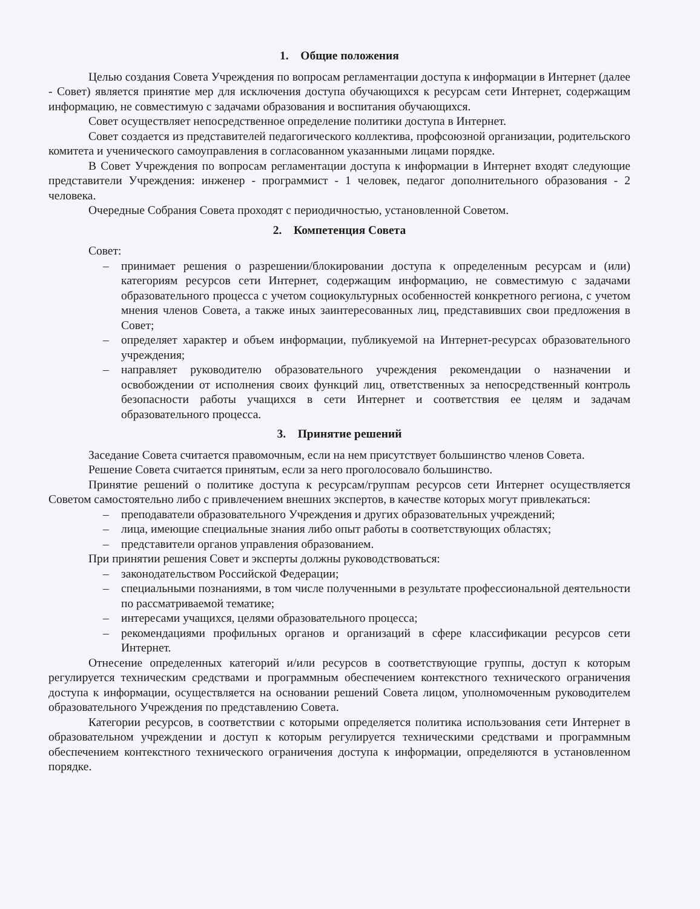1. Общие положения
Целью создания Совета Учреждения по вопросам регламентации доступа к информации в Интернет (далее - Совет) является принятие мер для исключения доступа обучающихся к ресурсам сети Интернет, содержащим информацию, не совместимую с задачами образования и воспитания обучающихся.
Совет осуществляет непосредственное определение политики доступа в Интернет.
Совет создается из представителей педагогического коллектива, профсоюзной организации, родительского комитета и ученического самоуправления в согласованном указанными лицами порядке.
В Совет Учреждения по вопросам регламентации доступа к информации в Интернет входят следующие представители Учреждения: инженер - программист - 1 человек, педагог дополнительного образования - 2 человека.
Очередные Собрания Совета проходят с периодичностью, установленной Советом.
2. Компетенция Совета
Совет:
– принимает решения о разрешении/блокировании доступа к определенным ресурсам и (или) категориям ресурсов сети Интернет, содержащим информацию, не совместимую с задачами образовательного процесса с учетом социокультурных особенностей конкретного региона, с учетом мнения членов Совета, а также иных заинтересованных лиц, представивших свои предложения в Совет;
– определяет характер и объем информации, публикуемой на Интернет-ресурсах образовательного учреждения;
– направляет руководителю образовательного учреждения рекомендации о назначении и освобождении от исполнения своих функций лиц, ответственных за непосредственный контроль безопасности работы учащихся в сети Интернет и соответствия ее целям и задачам образовательного процесса.
3. Принятие решений
Заседание Совета считается правомочным, если на нем присутствует большинство членов Совета.
Решение Совета считается принятым, если за него проголосовало большинство.
Принятие решений о политике доступа к ресурсам/группам ресурсов сети Интернет осуществляется Советом самостоятельно либо с привлечением внешних экспертов, в качестве которых могут привлекаться:
– преподаватели образовательного Учреждения и других образовательных учреждений;
– лица, имеющие специальные знания либо опыт работы в соответствующих областях;
– представители органов управления образованием.
При принятии решения Совет и эксперты должны руководствоваться:
– законодательством Российской Федерации;
– специальными познаниями, в том числе полученными в результате профессиональной деятельности по рассматриваемой тематике;
– интересами учащихся, целями образовательного процесса;
– рекомендациями профильных органов и организаций в сфере классификации ресурсов сети Интернет.
Отнесение определенных категорий и/или ресурсов в соответствующие группы, доступ к которым регулируется техническим средствами и программным обеспечением контекстного технического ограничения доступа к информации, осуществляется на основании решений Совета лицом, уполномоченным руководителем образовательного Учреждения по представлению Совета.
Категории ресурсов, в соответствии с которыми определяется политика использования сети Интернет в образовательном учреждении и доступ к которым регулируется техническими средствами и программным обеспечением контекстного технического ограничения доступа к информации, определяются в установленном порядке.